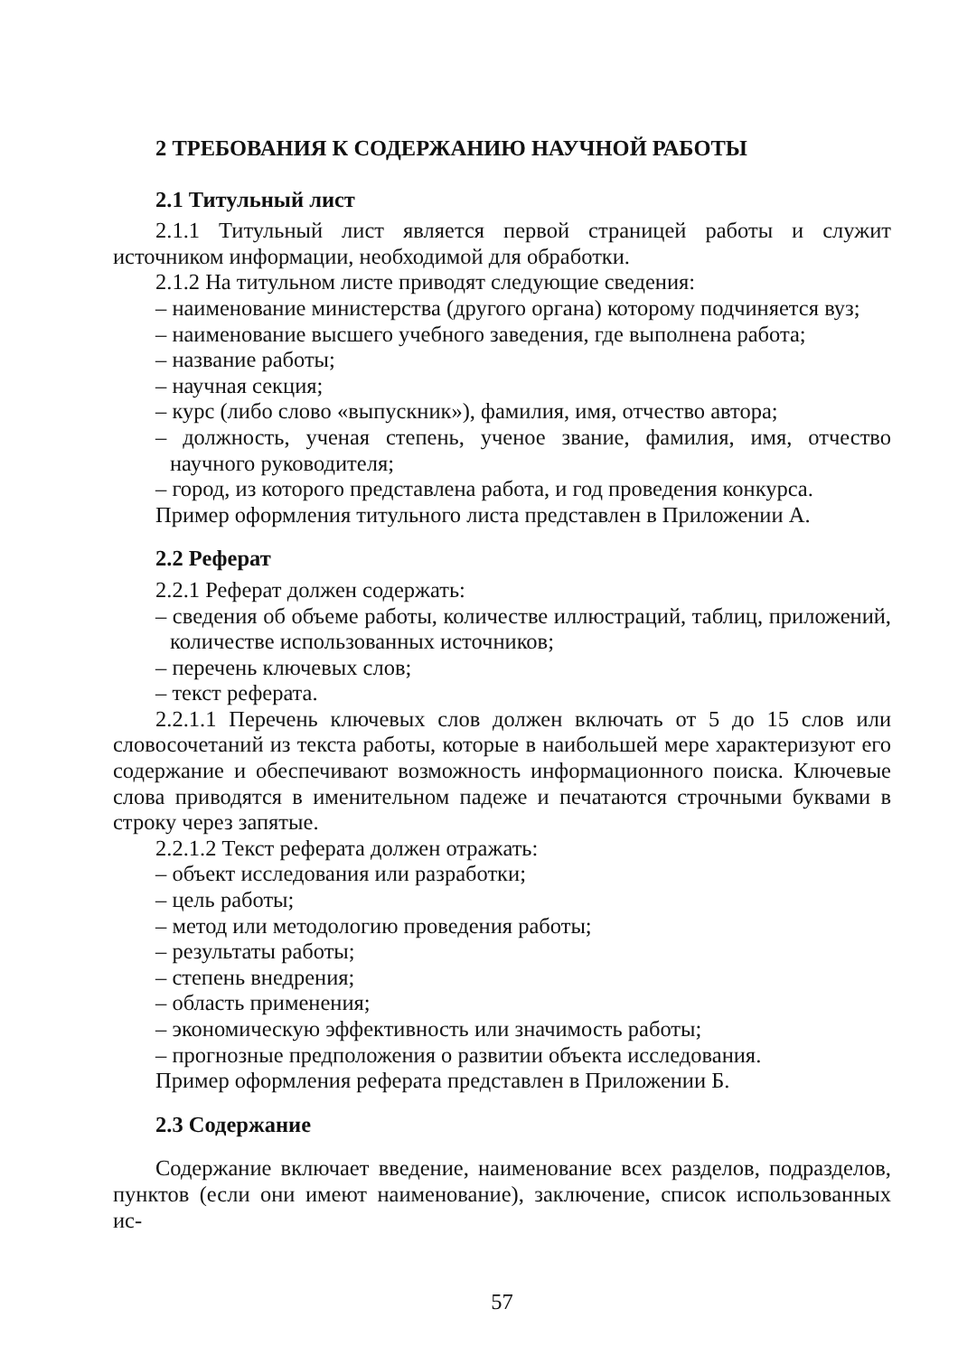2 ТРЕБОВАНИЯ К СОДЕРЖАНИЮ НАУЧНОЙ РАБОТЫ
2.1 Титульный лист
2.1.1 Титульный лист является первой страницей работы и служит источником информации, необходимой для обработки.
2.1.2 На титульном листе приводят следующие сведения:
– наименование министерства (другого органа) которому подчиняется вуз;
– наименование высшего учебного заведения, где выполнена работа;
– название работы;
– научная секция;
– курс (либо слово «выпускник»), фамилия, имя, отчество автора;
– должность, ученая степень, ученое звание, фамилия, имя, отчество научного руководителя;
– город, из которого представлена работа, и год проведения конкурса.
Пример оформления титульного листа представлен в Приложении А.
2.2 Реферат
2.2.1 Реферат должен содержать:
– сведения об объеме работы, количестве иллюстраций, таблиц, приложений, количестве использованных источников;
– перечень ключевых слов;
– текст реферата.
2.2.1.1 Перечень ключевых слов должен включать от 5 до 15 слов или словосочетаний из текста работы, которые в наибольшей мере характеризуют его содержание и обеспечивают возможность информационного поиска. Ключевые слова приводятся в именительном падеже и печатаются строчными буквами в строку через запятые.
2.2.1.2 Текст реферата должен отражать:
– объект исследования или разработки;
– цель работы;
– метод или методологию проведения работы;
– результаты работы;
– степень внедрения;
– область применения;
– экономическую эффективность или значимость работы;
– прогнозные предположения о развитии объекта исследования.
Пример оформления реферата представлен в Приложении Б.
2.3 Содержание
Содержание включает введение, наименование всех разделов, подразделов, пунктов (если они имеют наименование), заключение, список использованных ис-
57